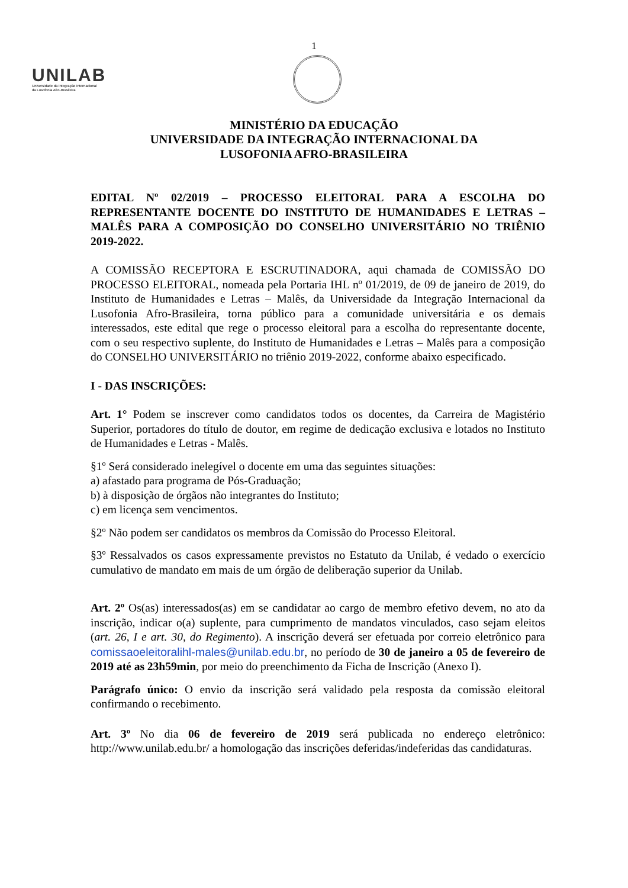1
UNILAB
Universidade da Integração Internacional
da Lusofonia Afro-Brasileira
MINISTÉRIO DA EDUCAÇÃO
UNIVERSIDADE DA INTEGRAÇÃO INTERNACIONAL DA
LUSOFONIA AFRO-BRASILEIRA
EDITAL Nº 02/2019 – PROCESSO ELEITORAL PARA A ESCOLHA DO REPRESENTANTE DOCENTE DO INSTITUTO DE HUMANIDADES E LETRAS – MALÊS PARA A COMPOSIÇÃO DO CONSELHO UNIVERSITÁRIO NO TRIÊNIO 2019-2022.
A COMISSÃO RECEPTORA E ESCRUTINADORA, aqui chamada de COMISSÃO DO PROCESSO ELEITORAL, nomeada pela Portaria IHL nº 01/2019, de 09 de janeiro de 2019, do Instituto de Humanidades e Letras – Malês, da Universidade da Integração Internacional da Lusofonia Afro-Brasileira, torna público para a comunidade universitária e os demais interessados, este edital que rege o processo eleitoral para a escolha do representante docente, com o seu respectivo suplente, do Instituto de Humanidades e Letras – Malês para a composição do CONSELHO UNIVERSITÁRIO no triênio 2019-2022, conforme abaixo especificado.
I - DAS INSCRIÇÕES:
Art. 1° Podem se inscrever como candidatos todos os docentes, da Carreira de Magistério Superior, portadores do título de doutor, em regime de dedicação exclusiva e lotados no Instituto de Humanidades e Letras - Malês.
§1º Será considerado inelegível o docente em uma das seguintes situações:
a) afastado para programa de Pós-Graduação;
b) à disposição de órgãos não integrantes do Instituto;
c) em licença sem vencimentos.
§2º Não podem ser candidatos os membros da Comissão do Processo Eleitoral.
§3º Ressalvados os casos expressamente previstos no Estatuto da Unilab, é vedado o exercício cumulativo de mandato em mais de um órgão de deliberação superior da Unilab.
Art. 2º Os(as) interessados(as) em se candidatar ao cargo de membro efetivo devem, no ato da inscrição, indicar o(a) suplente, para cumprimento de mandatos vinculados, caso sejam eleitos (art. 26, I e art. 30, do Regimento). A inscrição deverá ser efetuada por correio eletrônico para comissaoeleitoralihl-males@unilab.edu.br, no período de 30 de janeiro a 05 de fevereiro de 2019 até as 23h59min, por meio do preenchimento da Ficha de Inscrição (Anexo I).
Parágrafo único: O envio da inscrição será validado pela resposta da comissão eleitoral confirmando o recebimento.
Art. 3º No dia 06 de fevereiro de 2019 será publicada no endereço eletrônico: http://www.unilab.edu.br/ a homologação das inscrições deferidas/indeferidas das candidaturas.